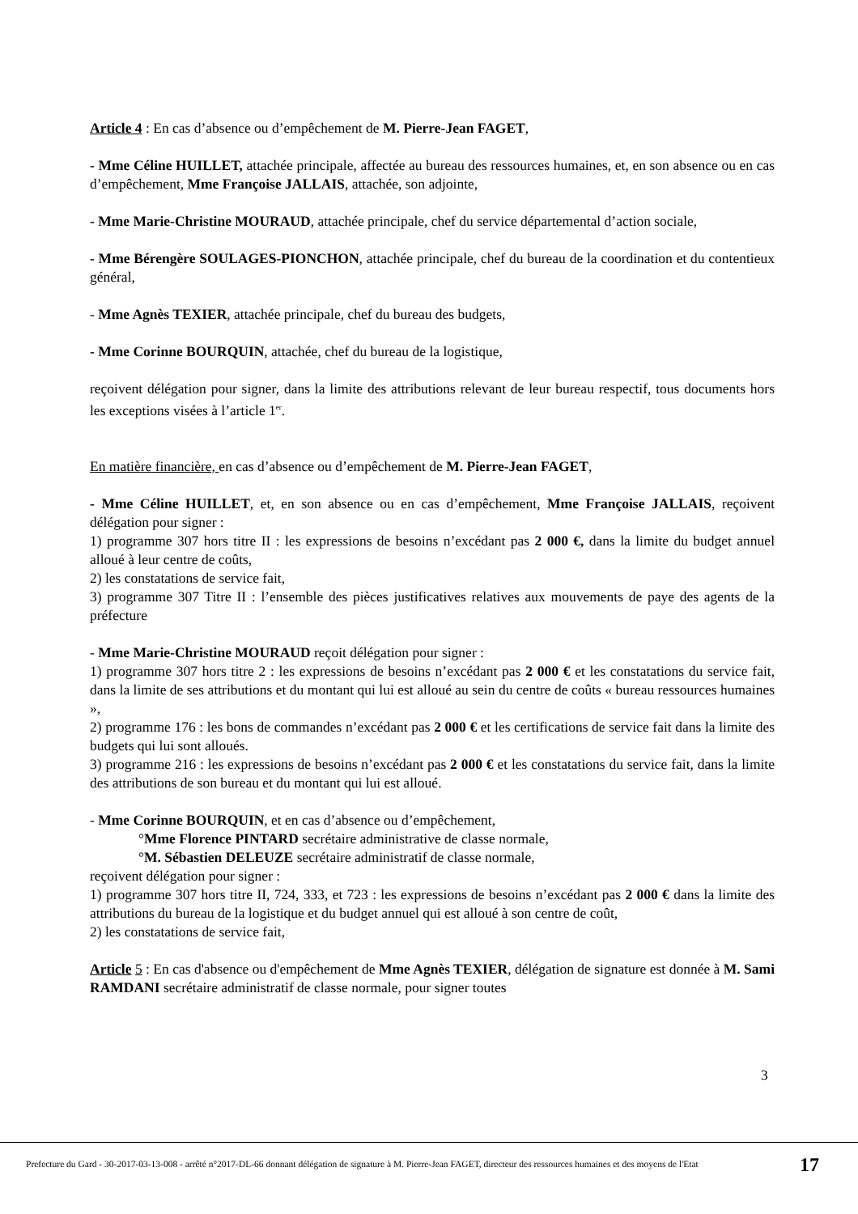Article 4 : En cas d’absence ou d’empêchement de M. Pierre-Jean FAGET,
- Mme Céline HUILLET, attachée principale, affectée au bureau des ressources humaines, et, en son absence ou en cas d’empêchement, Mme Françoise JALLAIS, attachée, son adjointe,
- Mme Marie-Christine MOURAUD, attachée principale, chef du service départemental d’action sociale,
- Mme Bérengère SOULAGES-PIONCHON, attachée principale, chef du bureau de la coordination et du contentieux général,
- Mme Agnès TEXIER, attachée principale, chef du bureau des budgets,
- Mme Corinne BOURQUIN, attachée, chef du bureau de la logistique,
reçoivent délégation pour signer, dans la limite des attributions relevant de leur bureau respectif, tous documents hors les exceptions visées à l’article 1<sup>er</sup>.
En matière financière, en cas d’absence ou d’empêchement de M. Pierre-Jean FAGET,
- Mme Céline HUILLET, et, en son absence ou en cas d’empêchement, Mme Françoise JALLAIS, reçoivent délégation pour signer :
1) programme 307 hors titre II : les expressions de besoins n’excédant pas 2 000 €, dans la limite du budget annuel alloué à leur centre de coûts,
2) les constatations de service fait,
3) programme 307 Titre II : l’ensemble des pièces justificatives relatives aux mouvements de paye des agents de la préfecture
- Mme Marie-Christine MOURAUD reçoit délégation pour signer :
1) programme 307 hors titre 2 : les expressions de besoins n’excédant pas 2 000 € et les constatations du service fait, dans la limite de ses attributions et du montant qui lui est alloué au sein du centre de coûts « bureau ressources humaines »,
2) programme 176 : les bons de commandes n’excédant pas 2 000 € et les certifications de service fait dans la limite des budgets qui lui sont alloués.
3) programme 216 : les expressions de besoins n’excédant pas 2 000 € et les constatations du service fait, dans la limite des attributions de son bureau et du montant qui lui est alloué.
- Mme Corinne BOURQUIN, et en cas d’absence ou d’empêchement,
°Mme Florence PINTARD secrétaire administrative de classe normale,
°M. Sébastien DELEUZE secrétaire administratif de classe normale,
reçoivent délégation pour signer :
1) programme 307 hors titre II, 724, 333, et 723 : les expressions de besoins n’excédant pas 2 000 € dans la limite des attributions du bureau de la logistique et du budget annuel qui est alloué à son centre de coût,
2) les constatations de service fait,
Article 5 : En cas d'absence ou d'empêchement de Mme Agnès TEXIER, délégation de signature est donnée à M. Sami RAMDANI secrétaire administratif de classe normale, pour signer toutes
3
Prefecture du Gard - 30-2017-03-13-008 - arrêté n°2017-DL-66 donnant délégation de signature à M. Pierre-Jean FAGET, directeur des ressources humaines et des moyens de l'Etat
17